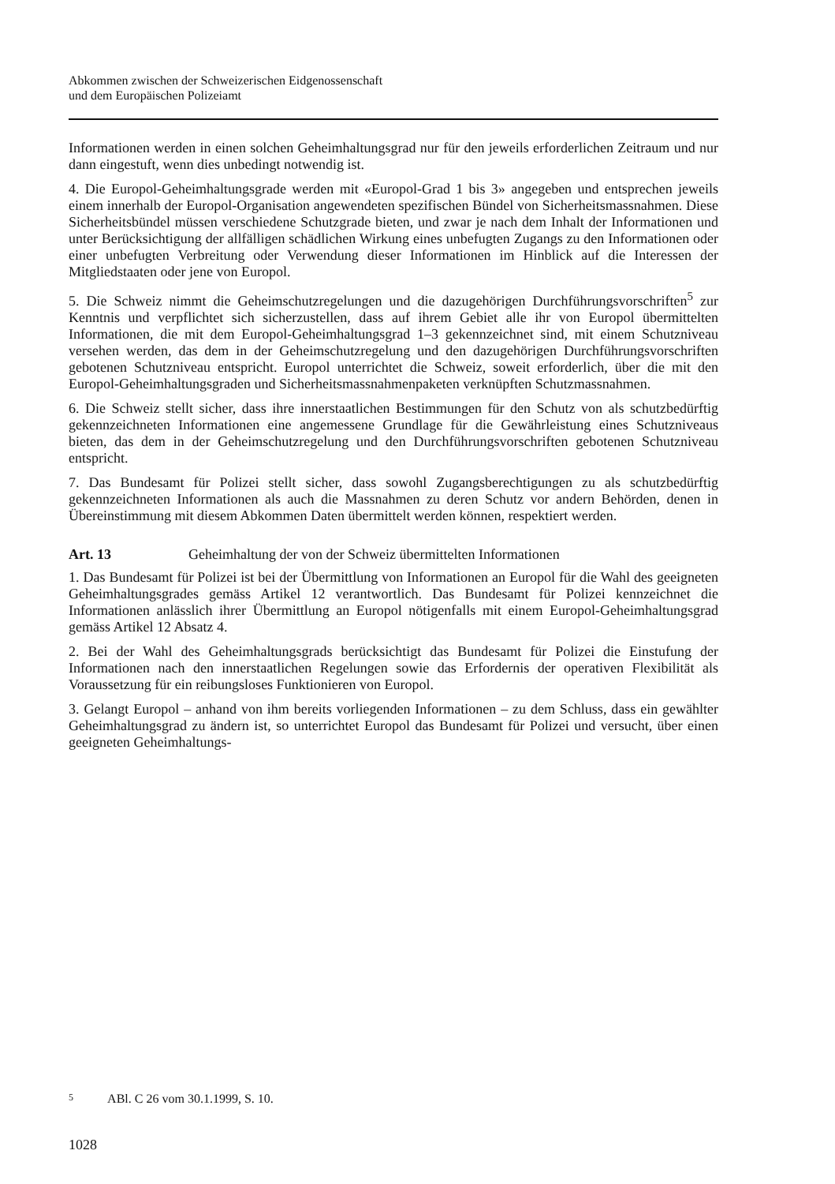Abkommen zwischen der Schweizerischen Eidgenossenschaft
und dem Europäischen Polizeiamt
Informationen werden in einen solchen Geheimhaltungsgrad nur für den jeweils erforderlichen Zeitraum und nur dann eingestuft, wenn dies unbedingt notwendig ist.
4. Die Europol-Geheimhaltungsgrade werden mit «Europol-Grad 1 bis 3» angegeben und entsprechen jeweils einem innerhalb der Europol-Organisation angewendeten spezifischen Bündel von Sicherheitsmassnahmen. Diese Sicherheitsbündel müssen verschiedene Schutzgrade bieten, und zwar je nach dem Inhalt der Informationen und unter Berücksichtigung der allfälligen schädlichen Wirkung eines unbefugten Zugangs zu den Informationen oder einer unbefugten Verbreitung oder Verwendung dieser Informationen im Hinblick auf die Interessen der Mitgliedstaaten oder jene von Europol.
5. Die Schweiz nimmt die Geheimschutzregelungen und die dazugehörigen Durchführungsvorschriften<sup>5</sup> zur Kenntnis und verpflichtet sich sicherzustellen, dass auf ihrem Gebiet alle ihr von Europol übermittelten Informationen, die mit dem Europol-Geheimhaltungsgrad 1–3 gekennzeichnet sind, mit einem Schutzniveau versehen werden, das dem in der Geheimschutzregelung und den dazugehörigen Durchführungsvorschriften gebotenen Schutzniveau entspricht. Europol unterrichtet die Schweiz, soweit erforderlich, über die mit den Europol-Geheimhaltungsgraden und Sicherheitsmassnahmenpaketen verknüpften Schutzmassnahmen.
6. Die Schweiz stellt sicher, dass ihre innerstaatlichen Bestimmungen für den Schutz von als schutzbedürftig gekennzeichneten Informationen eine angemessene Grundlage für die Gewährleistung eines Schutzniveaus bieten, das dem in der Geheimschutzregelung und den Durchführungsvorschriften gebotenen Schutzniveau entspricht.
7. Das Bundesamt für Polizei stellt sicher, dass sowohl Zugangsberechtigungen zu als schutzbedürftig gekennzeichneten Informationen als auch die Massnahmen zu deren Schutz vor andern Behörden, denen in Übereinstimmung mit diesem Abkommen Daten übermittelt werden können, respektiert werden.
Art. 13 Geheimhaltung der von der Schweiz übermittelten Informationen
1. Das Bundesamt für Polizei ist bei der Übermittlung von Informationen an Europol für die Wahl des geeigneten Geheimhaltungsgrades gemäss Artikel 12 verantwortlich. Das Bundesamt für Polizei kennzeichnet die Informationen anlässlich ihrer Übermittlung an Europol nötigenfalls mit einem Europol-Geheimhaltungsgrad gemäss Artikel 12 Absatz 4.
2. Bei der Wahl des Geheimhaltungsgrads berücksichtigt das Bundesamt für Polizei die Einstufung der Informationen nach den innerstaatlichen Regelungen sowie das Erfordernis der operativen Flexibilität als Voraussetzung für ein reibungsloses Funktionieren von Europol.
3. Gelangt Europol – anhand von ihm bereits vorliegenden Informationen – zu dem Schluss, dass ein gewählter Geheimhaltungsgrad zu ändern ist, so unterrichtet Europol das Bundesamt für Polizei und versucht, über einen geeigneten Geheimhaltungs-
5 ABl. C 26 vom 30.1.1999, S. 10.
1028